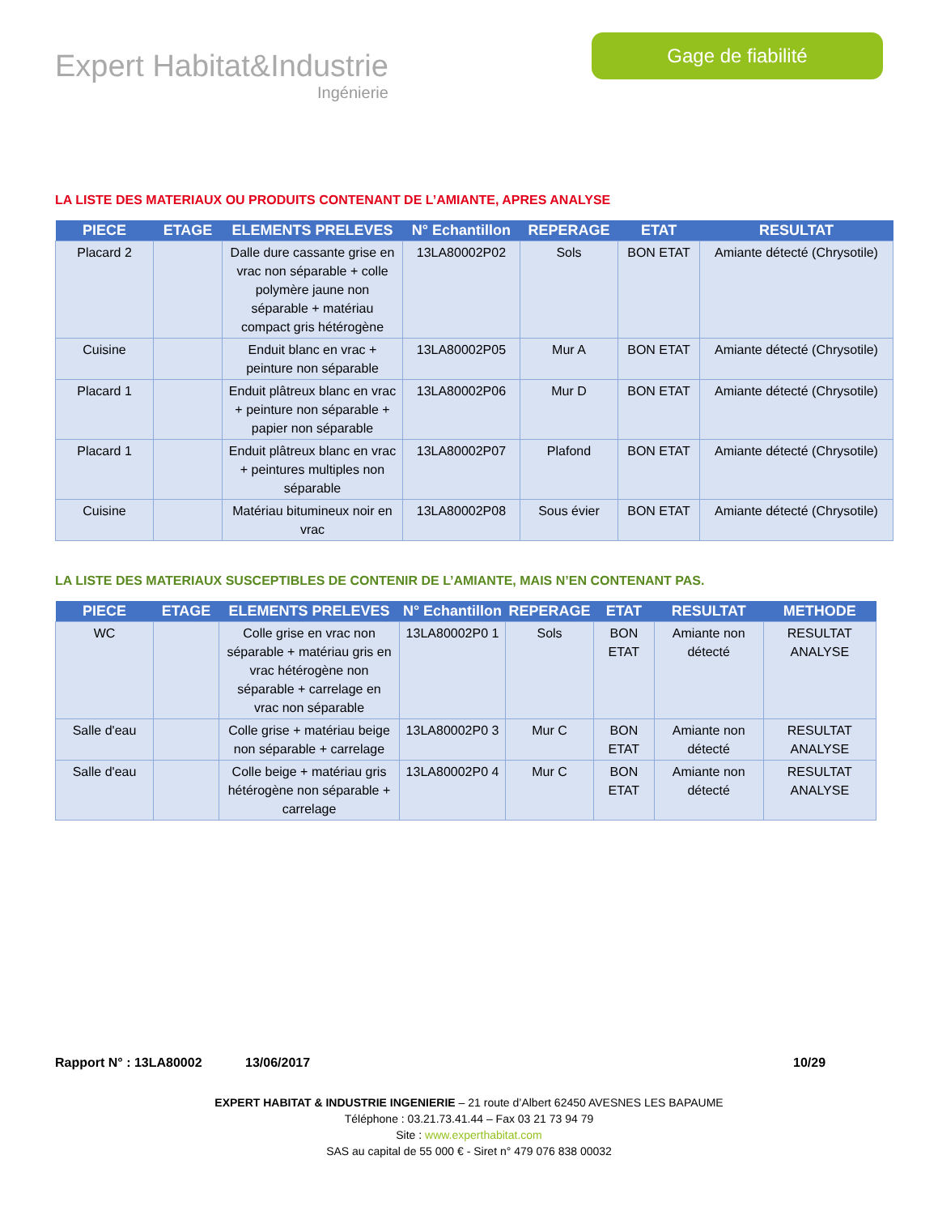Expert Habitat&Industrie
Ingénierie
Gage de fiabilité
LA LISTE DES MATERIAUX OU PRODUITS CONTENANT DE L’AMIANTE, APRES ANALYSE
| PIECE | ETAGE | ELEMENTS PRELEVES | N° Echantillon | REPERAGE | ETAT | RESULTAT |
| --- | --- | --- | --- | --- | --- | --- |
| Placard 2 | | Dalle dure cassante grise en vrac non séparable + colle polymère jaune non séparable + matériau compact gris hétérogène | 13LA80002P02 | Sols | BON ETAT | Amiante détecté (Chrysotile) |
| Cuisine | | Enduit blanc en vrac + peinture non séparable | 13LA80002P05 | Mur A | BON ETAT | Amiante détecté (Chrysotile) |
| Placard 1 | | Enduit plâtreux blanc en vrac + peinture non séparable + papier non séparable | 13LA80002P06 | Mur D | BON ETAT | Amiante détecté (Chrysotile) |
| Placard 1 | | Enduit plâtreux blanc en vrac + peintures multiples non séparable | 13LA80002P07 | Plafond | BON ETAT | Amiante détecté (Chrysotile) |
| Cuisine | | Matériau bitumineux noir en vrac | 13LA80002P08 | Sous évier | BON ETAT | Amiante détecté (Chrysotile) |
LA LISTE DES MATERIAUX SUSCEPTIBLES DE CONTENIR DE L’AMIANTE, MAIS N’EN CONTENANT PAS.
| PIECE | ETAGE | ELEMENTS PRELEVES | N° Echantillon | REPERAGE | ETAT | RESULTAT | METHODE |
| --- | --- | --- | --- | --- | --- | --- | --- |
| WC | | Colle grise en vrac non séparable + matériau gris en vrac hétérogène non séparable + carrelage en vrac non séparable | 13LA80002P0 1 | Sols | BON ETAT | Amiante non détecté | RESULTAT ANALYSE |
| Salle d'eau | | Colle grise + matériau beige non séparable + carrelage | 13LA80002P0 3 | Mur C | BON ETAT | Amiante non détecté | RESULTAT ANALYSE |
| Salle d'eau | | Colle beige + matériau gris hétérogène non séparable + carrelage | 13LA80002P0 4 | Mur C | BON ETAT | Amiante non détecté | RESULTAT ANALYSE |
Rapport N° : 13LA80002 13/06/2017 10/29
EXPERT HABITAT & INDUSTRIE INGENIERIE – 21 route d’Albert 62450 AVESNES LES BAPAUME
Téléphone : 03.21.73.41.44 – Fax 03 21 73 94 79
Site : www.experthabitat.com
SAS au capital de 55 000 € - Siret n° 479 076 838 00032